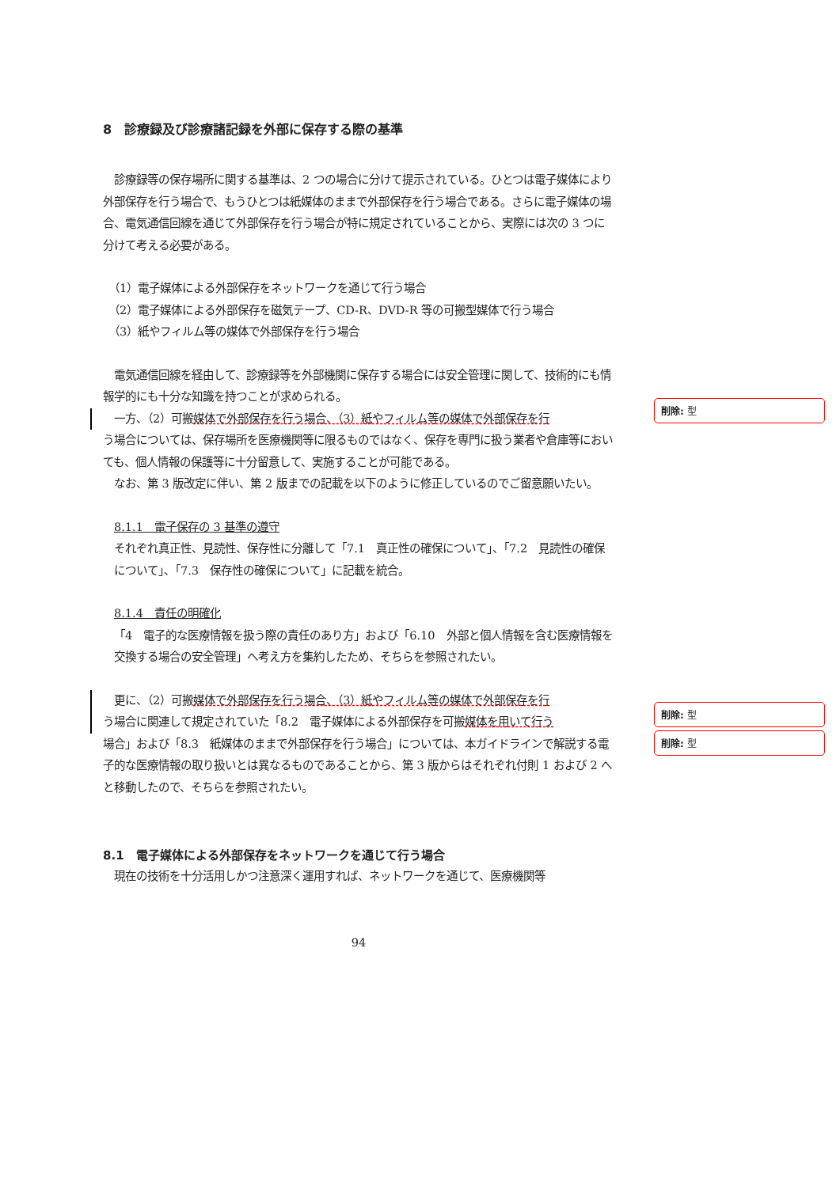8　診療録及び診療諸記録を外部に保存する際の基準
　診療録等の保存場所に関する基準は、2 つの場合に分けて提示されている。ひとつは電子媒体により外部保存を行う場合で、もうひとつは紙媒体のままで外部保存を行う場合である。さらに電子媒体の場合、電気通信回線を通じて外部保存を行う場合が特に規定されていることから、実際には次の 3 つに分けて考える必要がある。
　（1）電子媒体による外部保存をネットワークを通じて行う場合
　（2）電子媒体による外部保存を磁気テープ、CD-R、DVD-R 等の可搬型媒体で行う場合
　（3）紙やフィルム等の媒体で外部保存を行う場合
　電気通信回線を経由して、診療録等を外部機関に保存する場合には安全管理に関して、技術的にも情報学的にも十分な知識を持つことが求められる。
　一方、（2）可搬媒体で外部保存を行う場合、（3）紙やフィルム等の媒体で外部保存を行
う場合については、保存場所を医療機関等に限るものではなく、保存を専門に扱う業者や倉庫等においても、個人情報の保護等に十分留意して、実施することが可能である。
　なお、第 3 版改定に伴い、第 2 版までの記載を以下のように修正しているのでご留意願いたい。
8.1.1　電子保存の 3 基準の遵守
それぞれ真正性、見読性、保存性に分離して「7.1　真正性の確保について」、「7.2　見読性の確保について」、「7.3　保存性の確保について」に記載を統合。
8.1.4　責任の明確化
「4　電子的な医療情報を扱う際の責任のあり方」および「6.10　外部と個人情報を含む医療情報を交換する場合の安全管理」へ考え方を集約したため、そちらを参照されたい。
　更に、（2）可搬媒体で外部保存を行う場合、（3）紙やフィルム等の媒体で外部保存を行
う場合に関連して規定されていた「8.2　電子媒体による外部保存を可搬媒体を用いて行う
場合」および「8.3　紙媒体のままで外部保存を行う場合」については、本ガイドラインで解説する電子的な医療情報の取り扱いとは異なるものであることから、第 3 版からはそれぞれ付則 1 および 2 へと移動したので、そちらを参照されたい。
8.1　電子媒体による外部保存をネットワークを通じて行う場合
　現在の技術を十分活用しかつ注意深く運用すれば、ネットワークを通じて、医療機関等
94
削除: 型
削除: 型
削除: 型